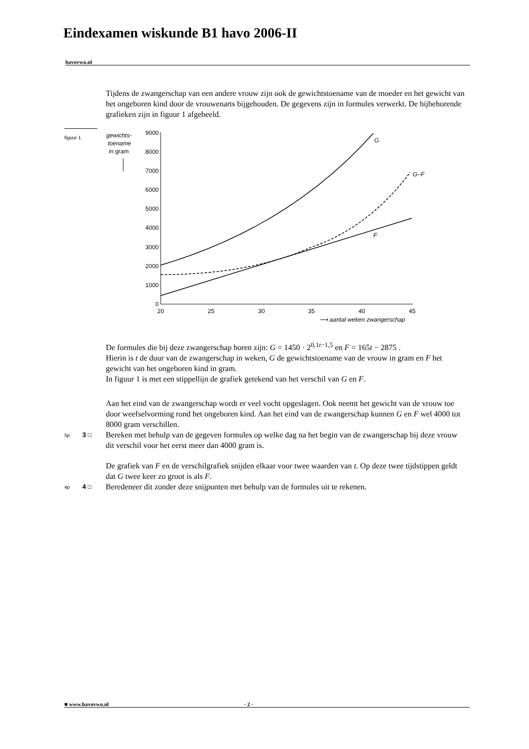Eindexamen wiskunde B1 havo 2006-II
havovwo.nl
Tijdens de zwangerschap van een andere vrouw zijn ook de gewichtstoename van de moeder en het gewicht van het ongeboren kind door de vrouwenarts bijgehouden. De gegevens zijn in formules verwerkt. De bijbehorende grafieken zijn in figuur 1 afgebeeld.
figuur 1
gewichts-
toename
in gram
9000
8000
7000
6000
5000
4000
3000
2000
1000
0
20
25
30
35
40
45
⟶ aantal weken zwangerschap
G
G–F
F
De formules die bij deze zwangerschap horen zijn: G = 1450 · 2<sup>0,1t−1,5</sup> en F = 165t − 2875 .
Hierin is t de duur van de zwangerschap in weken, G de gewichtstoename van de vrouw in gram en F het gewicht van het ongeboren kind in gram.
In figuur 1 is met een stippellijn de grafiek getekend van het verschil van G en F.
Aan het eind van de zwangerschap wordt er veel vocht opgeslagen. Ook neemt het gewicht van de vrouw toe door weefselvorming rond het ongeboren kind. Aan het eind van de zwangerschap kunnen G en F wel 4000 tot 8000 gram verschillen.
5p 3 ☐
Bereken met behulp van de gegeven formules op welke dag na het begin van de zwangerschap bij deze vrouw dit verschil voor het eerst meer dan 4000 gram is.
De grafiek van F en de verschilgrafiek snijden elkaar voor twee waarden van t. Op deze twee tijdstippen geldt dat G twee keer zo groot is als F.
4p 4 ☐
Beredeneer dit zonder deze snijpunten met behulp van de formules uit te rekenen.
■ www.havovwo.nl - 2 -